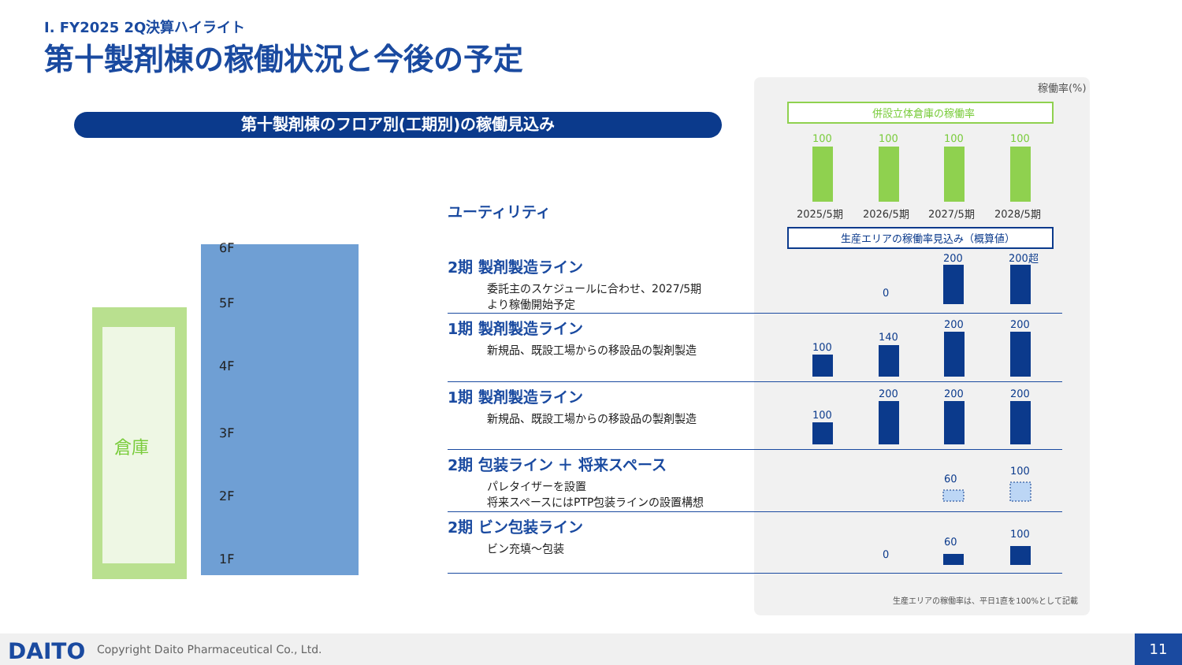Ⅰ. FY2025 2Q決算ハイライト
第十製剤棟の稼働状況と今後の予定
第十製剤棟のフロア別(工期別)の稼働見込み
倉庫
6F
5F
4F
3F
2F
1F
ユーティリティ
2期 製剤製造ライン
委託主のスケジュールに合わせ、2027/5期
より稼働開始予定
1期 製剤製造ライン
新規品、既設工場からの移設品の製剤製造
1期 製剤製造ライン
新規品、既設工場からの移設品の製剤製造
2期 包装ライン ＋ 将来スペース
パレタイザーを設置
将来スペースにはPTP包装ラインの設置構想
2期 ビン包装ライン
ビン充填～包装
稼働率(%)
併設立体倉庫の稼働率
100
100
100
100
2025/5期
2026/5期
2027/5期
2028/5期
生産エリアの稼働率見込み（概算値）
0
200
200超
100
140
200
200
100
200
200
200
60
100
0
60
100
生産エリアの稼働率は、平日1直を100%として記載
DAITO Copyright Daito Pharmaceutical Co., Ltd. 11